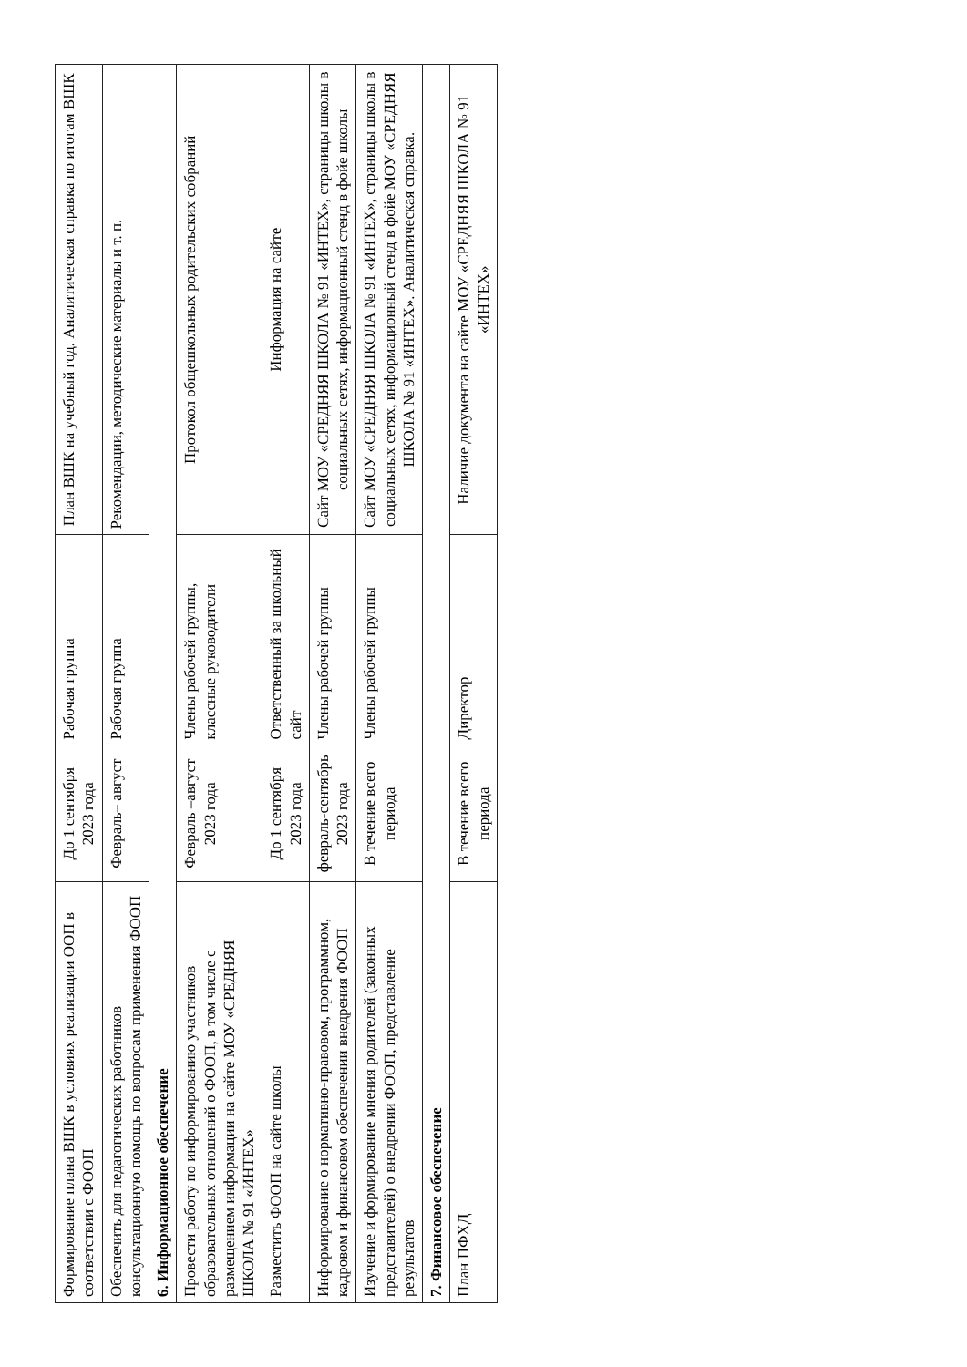| Формирование плана ВШК в условиях реализации ООП в соответствии с ФООП | До 1 сентября 2023 года | Рабочая группа | План ВШК на учебный год. Аналитическая справка по итогам ВШК |
| Обеспечить для педагогических работников консультационную помощь по вопросам применения ФООП | Февраль– август | Рабочая группа | Рекомендации, методические материалы и т. п. |
| 6. Информационное обеспечение | | | |
| Провести работу по информированию участников образовательных отношений о ФООП, в том числе с размещением информации на сайте МОУ «СРЕДНЯЯ ШКОЛА № 91 «ИНТЕХ» | Февраль –август 2023 года | Члены рабочей группы, классные руководители | Протокол общешкольных родительских собраний |
| Разместить ФООП на сайте школы | До 1 сентября 2023 года | Ответственный за школьный сайт | Информация на сайте |
| Информирование о нормативно-правовом, программном, кадровом и финансовом обеспечении внедрения ФООП | февраль-сентябрь 2023 года | Члены рабочей группы | Сайт МОУ «СРЕДНЯЯ ШКОЛА № 91 «ИНТЕХ», страницы школы в социальных сетях, информационный стенд в фойе школы |
| Изучение и формирование мнения родителей (законных представителей) о внедрении ФООП, представление результатов | В течение всего периода | Члены рабочей группы | Сайт МОУ «СРЕДНЯЯ ШКОЛА № 91 «ИНТЕХ», страницы школы в социальных сетях, информационный стенд в фойе МОУ «СРЕДНЯЯ ШКОЛА № 91 «ИНТЕХ». Аналитическая справка. |
| 7. Финансовое обеспечение | | | |
| План ПФХД | В течение всего периода | Директор | Наличие документа на сайте МОУ «СРЕДНЯЯ ШКОЛА № 91 «ИНТЕХ» |